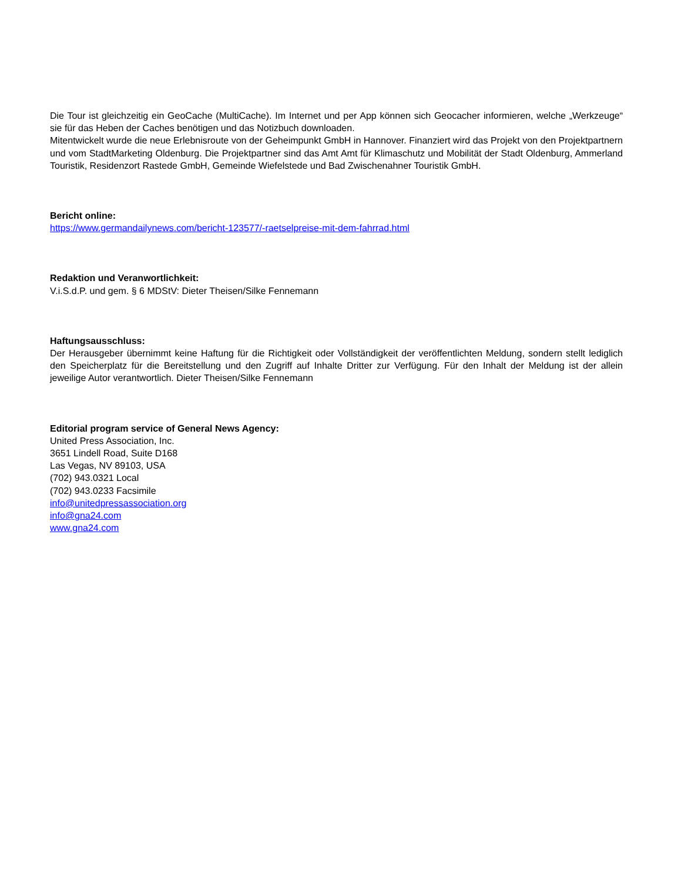Die Tour ist gleichzeitig ein GeoCache (MultiCache). Im Internet und per App können sich Geocacher informieren, welche „Werkzeuge“ sie für das Heben der Caches benötigen und das Notizbuch downloaden.
Mitentwickelt wurde die neue Erlebnisroute von der Geheimpunkt GmbH in Hannover. Finanziert wird das Projekt von den Projektpartnern und vom StadtMarketing Oldenburg. Die Projektpartner sind das Amt Amt für Klimaschutz und Mobilität der Stadt Oldenburg, Ammerland Touristik, Residenzort Rastede GmbH, Gemeinde Wiefelstede und Bad Zwischenahner Touristik GmbH.
Bericht online:
https://www.germandailynews.com/bericht-123577/-raetselpreise-mit-dem-fahrrad.html
Redaktion und Veranwortlichkeit:
V.i.S.d.P. und gem. § 6 MDStV: Dieter Theisen/Silke Fennemann
Haftungsausschluss:
Der Herausgeber übernimmt keine Haftung für die Richtigkeit oder Vollständigkeit der veröffentlichten Meldung, sondern stellt lediglich den Speicherplatz für die Bereitstellung und den Zugriff auf Inhalte Dritter zur Verfügung. Für den Inhalt der Meldung ist der allein jeweilige Autor verantwortlich. Dieter Theisen/Silke Fennemann
Editorial program service of General News Agency:
United Press Association, Inc.
3651 Lindell Road, Suite D168
Las Vegas, NV 89103, USA
(702) 943.0321 Local
(702) 943.0233 Facsimile
info@unitedpressassociation.org
info@gna24.com
www.gna24.com